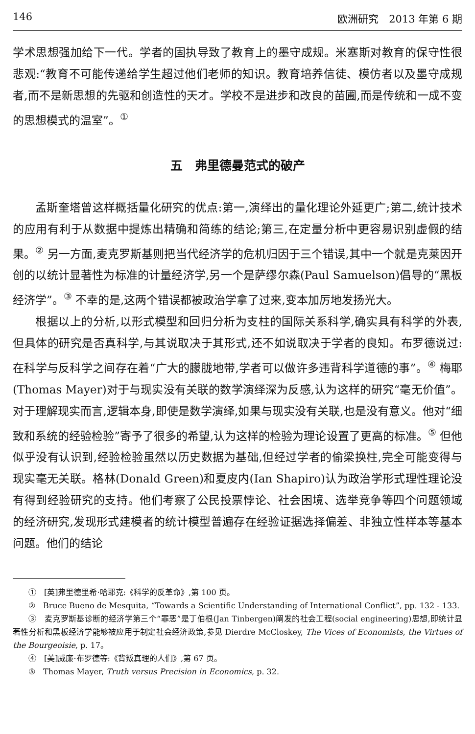146 欧洲研究　2013 年第 6 期
学术思想强加给下一代。学者的固执导致了教育上的墨守成规。米塞斯对教育的保守性很悲观:“教育不可能传递给学生超过他们老师的知识。教育培养信徒、模仿者以及墨守成规者,而不是新思想的先驱和创造性的天才。学校不是进步和改良的苗圃,而是传统和一成不变的思想模式的温室”。<sup>①</sup>
五　弗里德曼范式的破产
孟斯奎塔曾这样概括量化研究的优点:第一,演绎出的量化理论外延更广;第二,统计技术的应用有利于从数据中提炼出精确和简练的结论;第三,在定量分析中更容易识别虚假的结果。<sup>②</sup> 另一方面,麦克罗斯基则把当代经济学的危机归因于三个错误,其中一个就是克莱因开创的以统计显著性为标准的计量经济学,另一个是萨缪尔森(Paul Samuelson)倡导的“黑板经济学”。<sup>③</sup> 不幸的是,这两个错误都被政治学拿了过来,变本加厉地发扬光大。
根据以上的分析,以形式模型和回归分析为支柱的国际关系科学,确实具有科学的外表,但具体的研究是否真科学,与其说取决于其形式,还不如说取决于学者的良知。布罗德说过:在科学与反科学之间存在着“广大的朦胧地带,学者可以做许多违背科学道德的事”。<sup>④</sup> 梅耶(Thomas Mayer)对于与现实没有关联的数学演绎深为反感,认为这样的研究“毫无价值”。对于理解现实而言,逻辑本身,即使是数学演绎,如果与现实没有关联,也是没有意义。他对“细致和系统的经验检验”寄予了很多的希望,认为这样的检验为理论设置了更高的标准。<sup>⑤</sup> 但他似乎没有认识到,经验检验虽然以历史数据为基础,但经过学者的偷梁换柱,完全可能变得与现实毫无关联。格林(Donald Green)和夏皮内(Ian Shapiro)认为政治学形式理性理论没有得到经验研究的支持。他们考察了公民投票悖论、社会困境、选举竞争等四个问题领域的经济研究,发现形式建模者的统计模型普遍存在经验证据选择偏差、非独立性样本等基本问题。他们的结论
①　[英]弗里德里希·哈耶克:《科学的反革命》,第 100 页。
②　Bruce Bueno de Mesquita, “Towards a Scientific Understanding of International Conflict”, pp. 132 - 133.
③　麦克罗斯基诊断的经济学第三个“罪恶”是丁伯根(Jan Tinbergen)阐发的社会工程(social engineering)思想,即统计显著性分析和黑板经济学能够被应用于制定社会经济政策,参见 Dierdre McCloskey, The Vices of Economists, the Virtues of the Bourgeoisie, p. 17。
④　[美]威廉·布罗德等:《背叛真理的人们》,第 67 页。
⑤　Thomas Mayer, Truth versus Precision in Economics, p. 32.